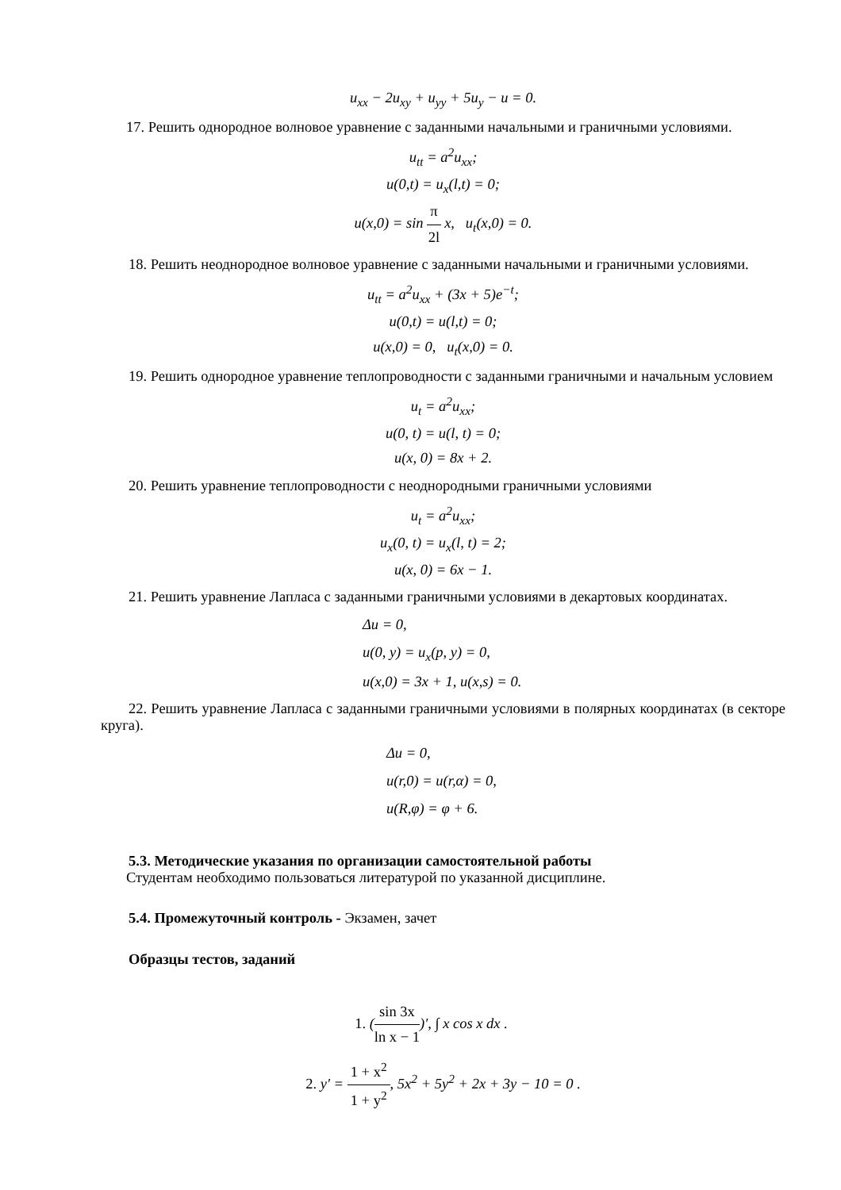u<sub>xx</sub> − 2u<sub>xy</sub> + u<sub>yy</sub> + 5u<sub>y</sub> − u = 0.
17. Решить однородное волновое уравнение с заданными начальными и граничными условиями.
u<sub>tt</sub> = a<sup>2</sup>u<sub>xx</sub>;
u(0,t) = u<sub>x</sub>(l,t) = 0;
u(x,0) = sin
π
2l
x, u<sub>t</sub>(x,0) = 0.
18. Решить неоднородное волновое уравнение с заданными начальными и граничными условиями.
u<sub>tt</sub> = a<sup>2</sup>u<sub>xx</sub> + (3x + 5)e<sup>−t</sup>;
u(0,t) = u(l,t) = 0;
u(x,0) = 0, u<sub>t</sub>(x,0) = 0.
19. Решить однородное уравнение теплопроводности с заданными граничными и начальным условием
u<sub>t</sub> = a<sup>2</sup>u<sub>xx</sub>;
u(0, t) = u(l, t) = 0;
u(x, 0) = 8x + 2.
20. Решить уравнение теплопроводности с неоднородными граничными условиями
u<sub>t</sub> = a<sup>2</sup>u<sub>xx</sub>;
u<sub>x</sub>(0, t) = u<sub>x</sub>(l, t) = 2;
u(x, 0) = 6x − 1.
21. Решить уравнение Лапласа с заданными граничными условиями в декартовых координатах.
Δu = 0,
u(0, y) = u<sub>x</sub>(p, y) = 0,
u(x,0) = 3x + 1, u(x,s) = 0.
22. Решить уравнение Лапласа с заданными граничными условиями в полярных координатах (в секторе круга).
Δu = 0,
u(r,0) = u(r,α) = 0,
u(R,φ) = φ + 6.
5.3. Методические указания по организации самостоятельной работы
Студентам необходимо пользоваться литературой по указанной дисциплине.
5.4. Промежуточный контроль - Экзамен, зачет
Образцы тестов, заданий
1. (
sin 3x
ln x − 1
)′, ∫ x cos x dx .
2. y′ =
1 + x<sup>2</sup>
1 + y<sup>2</sup>
, 5x<sup>2</sup> + 5y<sup>2</sup> + 2x + 3y − 10 = 0 .